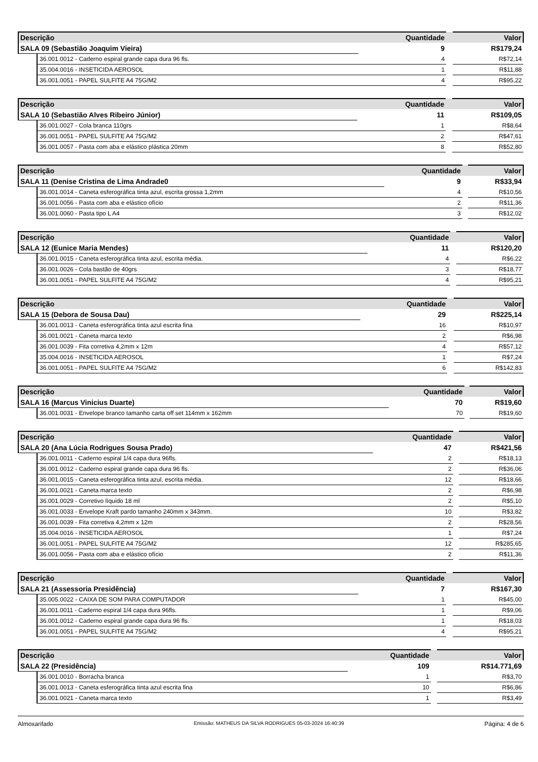| Descrição | | Quantidade | | Valor |
| --- | --- | --- | --- | --- |
| SALA 09 (Sebastião Joaquim Vieira) | | 9 | | R$179,24 |
| | 36.001.0012 - Caderno espiral grande capa dura 96 fls. | 4 | | R$72,14 |
| | 35.004.0016 - INSETICIDA AEROSOL | 1 | | R$11,88 |
| | 36.001.0051 - PAPEL SULFITE A4 75G/M2 | 4 | | R$95,22 |
| Descrição | | Quantidade | | Valor |
| --- | --- | --- | --- | --- |
| SALA 10 (Sebastião Alves Ribeiro Júnior) | | 11 | | R$109,05 |
| | 36.001.0027 - Cola branca 110grs | 1 | | R$8,64 |
| | 36.001.0051 - PAPEL SULFITE A4 75G/M2 | 2 | | R$47,61 |
| | 36.001.0057 - Pasta com aba e elástico plástica 20mm | 8 | | R$52,80 |
| Descrição | | Quantidade | | Valor |
| --- | --- | --- | --- | --- |
| SALA 11 (Denise Cristina de Lima Andrade0 | | 9 | | R$33,94 |
| | 36.001.0014 - Caneta esferográfica tinta azul, escrita grossa 1,2mm | 4 | | R$10,56 |
| | 36.001.0056 - Pasta com aba e elástico ofício | 2 | | R$11,36 |
| | 36.001.0060 - Pasta tipo L A4 | 3 | | R$12,02 |
| Descrição | | Quantidade | | Valor |
| --- | --- | --- | --- | --- |
| SALA 12 (Eunice Maria Mendes) | | 11 | | R$120,20 |
| | 36.001.0015 - Caneta esferográfica tinta azul, escrita média. | 4 | | R$6,22 |
| | 36.001.0026 - Cola bastão de 40grs | 3 | | R$18,77 |
| | 36.001.0051 - PAPEL SULFITE A4 75G/M2 | 4 | | R$95,21 |
| Descrição | | Quantidade | | Valor |
| --- | --- | --- | --- | --- |
| SALA 15 (Debora de Sousa Dau) | | 29 | | R$225,14 |
| | 36.001.0013 - Caneta esferográfica tinta azul escrita fina | 16 | | R$10,97 |
| | 36.001.0021 - Caneta marca texto | 2 | | R$6,98 |
| | 36.001.0039 - Fita corretiva 4,2mm x 12m | 4 | | R$57,12 |
| | 35.004.0016 - INSETICIDA AEROSOL | 1 | | R$7,24 |
| | 36.001.0051 - PAPEL SULFITE A4 75G/M2 | 6 | | R$142,83 |
| Descrição | | Quantidade | | Valor |
| --- | --- | --- | --- | --- |
| SALA 16 (Marcus Vinicius Duarte) | | 70 | | R$19,60 |
| | 36.001.0031 - Envelope branco tamanho carta off set 114mm x 162mm | 70 | | R$19,60 |
| Descrição | | Quantidade | | Valor |
| --- | --- | --- | --- | --- |
| SALA 20 (Ana Lúcia Rodrigues Sousa Prado) | | 47 | | R$421,56 |
| | 36.001.0011 - Caderno espiral 1/4 capa dura 96fls. | 2 | | R$18,13 |
| | 36.001.0012 - Caderno espiral grande capa dura 96 fls. | 2 | | R$36,06 |
| | 36.001.0015 - Caneta esferográfica tinta azul, escrita média. | 12 | | R$18,66 |
| | 36.001.0021 - Caneta marca texto | 2 | | R$6,98 |
| | 36.001.0029 - Corretivo líquido 18 ml | 2 | | R$5,10 |
| | 36.001.0033 - Envelope Kraft pardo tamanho 240mm x 343mm. | 10 | | R$3,82 |
| | 36.001.0039 - Fita corretiva 4,2mm x 12m | 2 | | R$28,56 |
| | 35.004.0016 - INSETICIDA AEROSOL | 1 | | R$7,24 |
| | 36.001.0051 - PAPEL SULFITE A4 75G/M2 | 12 | | R$285,65 |
| | 36.001.0056 - Pasta com aba e elástico ofício | 2 | | R$11,36 |
| Descrição | | Quantidade | | Valor |
| --- | --- | --- | --- | --- |
| SALA 21 (Assessoria Presidência) | | 7 | | R$167,30 |
| | 35.005.0022 - CAIXA DE SOM PARA COMPUTADOR | 1 | | R$45,00 |
| | 36.001.0011 - Caderno espiral 1/4 capa dura 96fls. | 1 | | R$9,06 |
| | 36.001.0012 - Caderno espiral grande capa dura 96 fls. | 1 | | R$18,03 |
| | 36.001.0051 - PAPEL SULFITE A4 75G/M2 | 4 | | R$95,21 |
| Descrição | | Quantidade | | Valor |
| --- | --- | --- | --- | --- |
| SALA 22 (Presidência) | | 109 | | R$14.771,69 |
| | 36.001.0010 - Borracha branca | 1 | | R$3,70 |
| | 36.001.0013 - Caneta esferográfica tinta azul escrita fina | 10 | | R$6,86 |
| | 36.001.0021 - Caneta marca texto | 1 | | R$3,49 |
Almoxarifado Emissão: MATHEUS DA SILVA RODRIGUES 05-03-2024 16:40:39 Página: 4 de 6